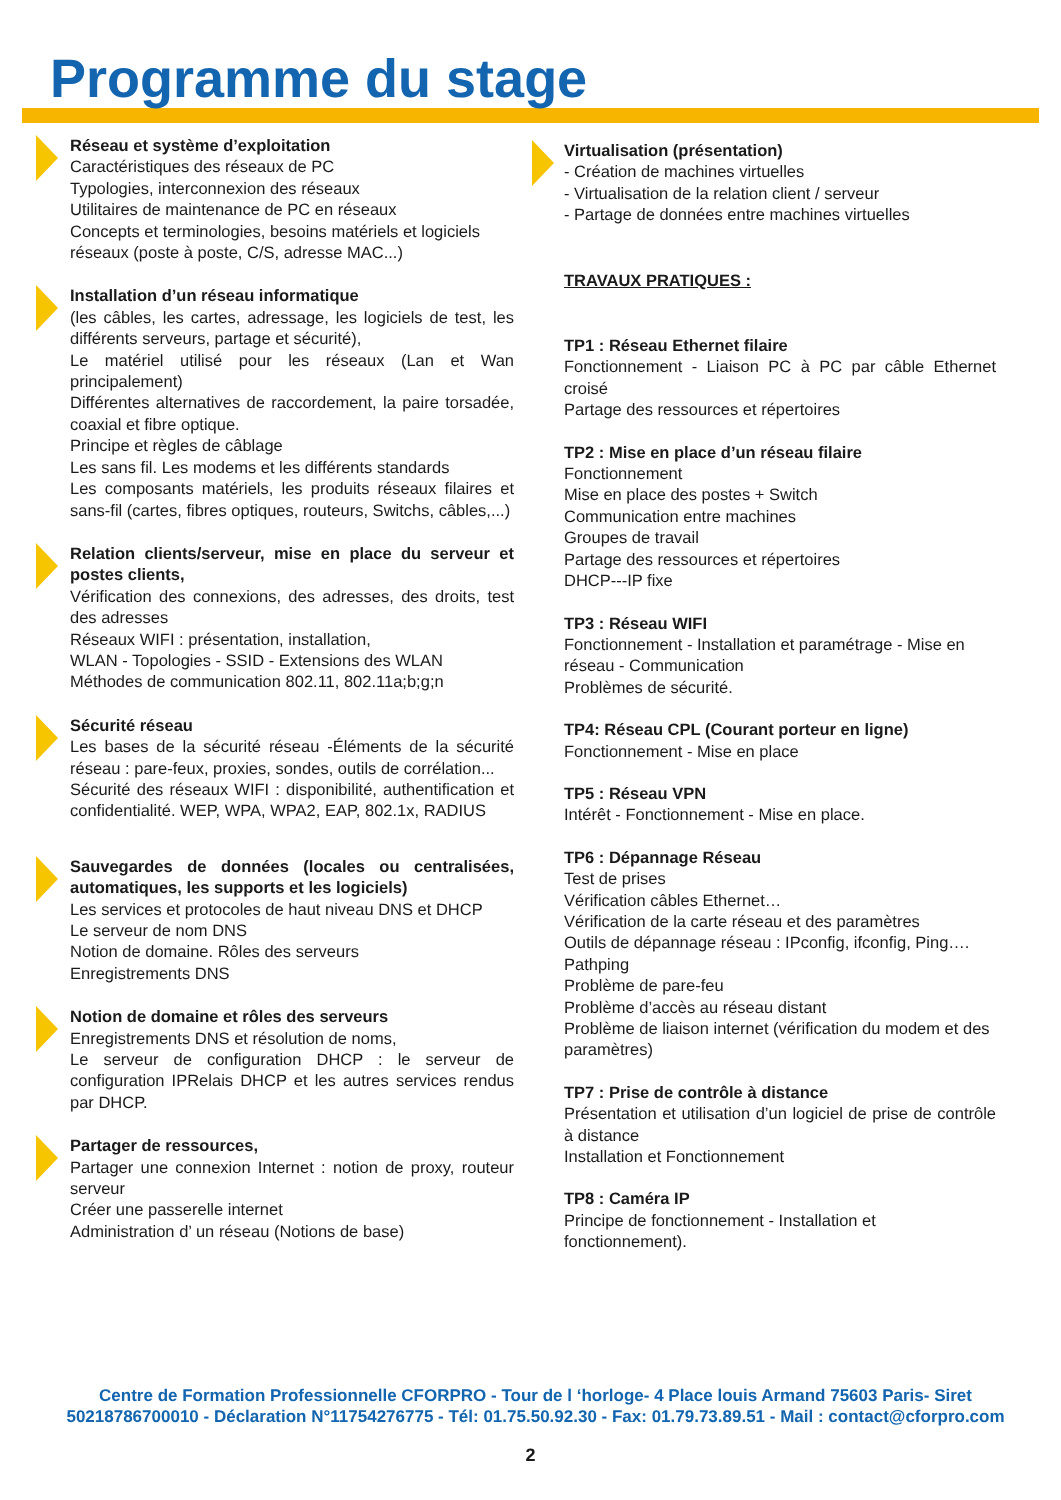Programme du stage
Réseau et système d’exploitation
Caractéristiques des réseaux de PC
Typologies, interconnexion des réseaux
Utilitaires de maintenance de PC en réseaux
Concepts et terminologies, besoins matériels et logiciels réseaux (poste à poste, C/S, adresse MAC...)
Installation d’un réseau informatique
(les câbles, les cartes, adressage, les logiciels de test, les différents serveurs, partage et sécurité),
Le matériel utilisé pour les réseaux (Lan et Wan principalement)
Différentes alternatives de raccordement, la paire torsadée, coaxial et fibre optique.
Principe et règles de câblage
Les sans fil. Les modems et les différents standards
Les composants matériels, les produits réseaux filaires et sans-fil (cartes, fibres optiques, routeurs, Switchs, câbles,...)
Relation clients/serveur, mise en place du serveur et postes clients,
Vérification des connexions, des adresses, des droits, test des adresses
Réseaux WIFI : présentation, installation,
WLAN - Topologies - SSID - Extensions des WLAN
Méthodes de communication 802.11, 802.11a;b;g;n
Sécurité réseau
Les bases de la sécurité réseau -Éléments de la sécurité réseau : pare-feux, proxies, sondes, outils de corrélation...
Sécurité des réseaux WIFI : disponibilité, authentification et confidentialité. WEP, WPA, WPA2, EAP, 802.1x, RADIUS
Sauvegardes de données (locales ou centralisées, automatiques, les supports et les logiciels)
Les services et protocoles de haut niveau DNS et DHCP
Le serveur de nom DNS
Notion de domaine. Rôles des serveurs
Enregistrements DNS
Notion de domaine et rôles des serveurs
Enregistrements DNS et résolution de noms,
Le serveur de configuration DHCP : le serveur de configuration IPRelais DHCP et les autres services rendus par DHCP.
Partager de ressources,
Partager une connexion Internet : notion de proxy, routeur serveur
Créer une passerelle internet
Administration d’ un réseau (Notions de base)
Virtualisation (présentation)
- Création de machines virtuelles
- Virtualisation de la relation client / serveur
- Partage de données entre machines virtuelles
TRAVAUX PRATIQUES :
TP1 : Réseau Ethernet filaire
Fonctionnement - Liaison PC à PC par câble Ethernet croisé
Partage des ressources et répertoires
TP2 : Mise en place d’un réseau filaire
Fonctionnement
Mise en place des postes + Switch
Communication entre machines
Groupes de travail
Partage des ressources et répertoires
DHCP---IP fixe
TP3 : Réseau WIFI
Fonctionnement - Installation et paramétrage - Mise en réseau - Communication
Problèmes de sécurité.
TP4: Réseau CPL (Courant porteur en ligne)
Fonctionnement - Mise en place
TP5 : Réseau VPN
Intérêt - Fonctionnement - Mise en place.
TP6 : Dépannage Réseau
Test de prises
Vérification câbles Ethernet…
Vérification de la carte réseau et des paramètres
Outils de dépannage réseau : IPconfig, ifconfig, Ping….
Pathping
Problème de pare-feu
Problème d’accès au réseau distant
Problème de liaison internet (vérification du modem et des paramètres)
TP7 : Prise de contrôle à distance
Présentation et utilisation d’un logiciel de prise de contrôle à distance
Installation et Fonctionnement
TP8 : Caméra IP
Principe de fonctionnement - Installation et fonctionnement).
Centre de Formation Professionnelle CFORPRO - Tour de l ‘horloge- 4 Place louis Armand 75603 Paris- Siret 50218786700010 - Déclaration N°11754276775 - Tél: 01.75.50.92.30 - Fax: 01.79.73.89.51 - Mail : contact@cforpro.com
2